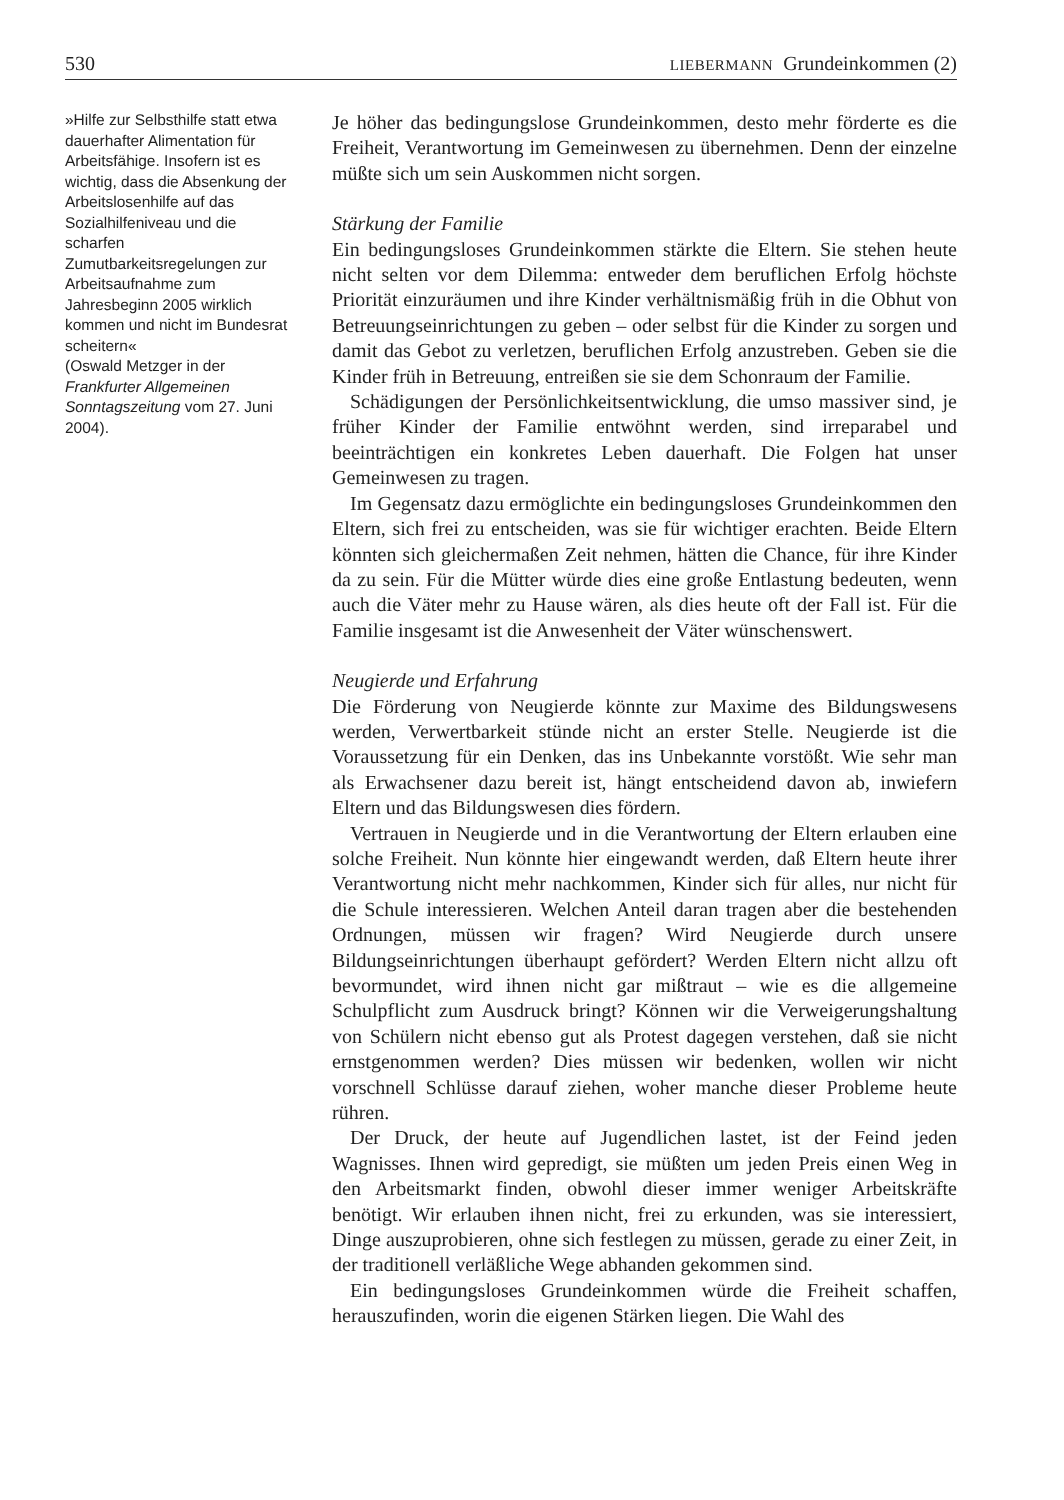530 LIEBERMANN Grundeinkommen (2)
»Hilfe zur Selbsthilfe statt etwa dauerhafter Alimentation für Arbeitsfähige. Insofern ist es wichtig, dass die Absenkung der Arbeitslosenhilfe auf das Sozialhilfeniveau und die scharfen Zumutbarkeitsregelungen zur Arbeitsaufnahme zum Jahresbeginn 2005 wirklich kommen und nicht im Bundesrat scheitern«
(Oswald Metzger in der Frankfurter Allgemeinen Sonntagszeitung vom 27. Juni 2004).
Je höher das bedingungslose Grundeinkommen, desto mehr förderte es die Freiheit, Verantwortung im Gemeinwesen zu übernehmen. Denn der einzelne müßte sich um sein Auskommen nicht sorgen.
Stärkung der Familie
Ein bedingungsloses Grundeinkommen stärkte die Eltern. Sie stehen heute nicht selten vor dem Dilemma: entweder dem beruflichen Erfolg höchste Priorität einzuräumen und ihre Kinder verhältnismäßig früh in die Obhut von Betreuungseinrichtungen zu geben – oder selbst für die Kinder zu sorgen und damit das Gebot zu verletzen, beruflichen Erfolg anzustreben. Geben sie die Kinder früh in Betreuung, entreißen sie sie dem Schonraum der Familie.
Schädigungen der Persönlichkeitsentwicklung, die umso massiver sind, je früher Kinder der Familie entwöhnt werden, sind irreparabel und beeinträchtigen ein konkretes Leben dauerhaft. Die Folgen hat unser Gemeinwesen zu tragen.
Im Gegensatz dazu ermöglichte ein bedingungsloses Grundeinkommen den Eltern, sich frei zu entscheiden, was sie für wichtiger erachten. Beide Eltern könnten sich gleichermaßen Zeit nehmen, hätten die Chance, für ihre Kinder da zu sein. Für die Mütter würde dies eine große Entlastung bedeuten, wenn auch die Väter mehr zu Hause wären, als dies heute oft der Fall ist. Für die Familie insgesamt ist die Anwesenheit der Väter wünschenswert.
Neugierde und Erfahrung
Die Förderung von Neugierde könnte zur Maxime des Bildungswesens werden, Verwertbarkeit stünde nicht an erster Stelle. Neugierde ist die Voraussetzung für ein Denken, das ins Unbekannte vorstößt. Wie sehr man als Erwachsener dazu bereit ist, hängt entscheidend davon ab, inwiefern Eltern und das Bildungswesen dies fördern.
Vertrauen in Neugierde und in die Verantwortung der Eltern erlauben eine solche Freiheit. Nun könnte hier eingewandt werden, daß Eltern heute ihrer Verantwortung nicht mehr nachkommen, Kinder sich für alles, nur nicht für die Schule interessieren. Welchen Anteil daran tragen aber die bestehenden Ordnungen, müssen wir fragen? Wird Neugierde durch unsere Bildungseinrichtungen überhaupt gefördert? Werden Eltern nicht allzu oft bevormundet, wird ihnen nicht gar mißtraut – wie es die allgemeine Schulpflicht zum Ausdruck bringt? Können wir die Verweigerungshaltung von Schülern nicht ebenso gut als Protest dagegen verstehen, daß sie nicht ernstgenommen werden? Dies müssen wir bedenken, wollen wir nicht vorschnell Schlüsse darauf ziehen, woher manche dieser Probleme heute rühren.
Der Druck, der heute auf Jugendlichen lastet, ist der Feind jeden Wagnisses. Ihnen wird gepredigt, sie müßten um jeden Preis einen Weg in den Arbeitsmarkt finden, obwohl dieser immer weniger Arbeitskräfte benötigt. Wir erlauben ihnen nicht, frei zu erkunden, was sie interessiert, Dinge auszuprobieren, ohne sich festlegen zu müssen, gerade zu einer Zeit, in der traditionell verläßliche Wege abhanden gekommen sind.
Ein bedingungsloses Grundeinkommen würde die Freiheit schaffen, herauszufinden, worin die eigenen Stärken liegen. Die Wahl des